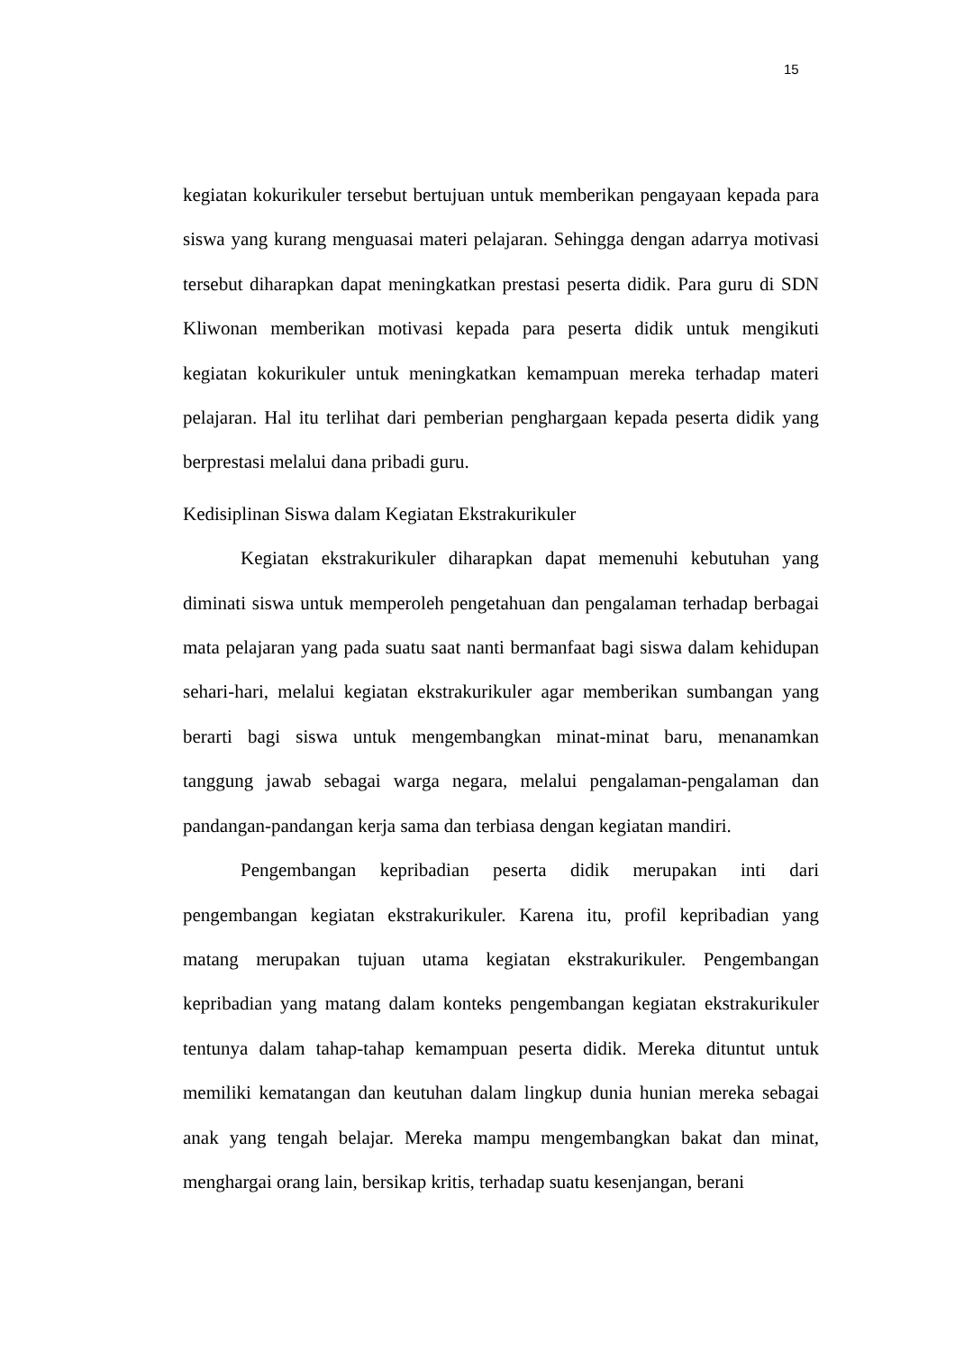15
kegiatan kokurikuler tersebut bertujuan untuk memberikan pengayaan kepada para siswa yang kurang menguasai materi pelajaran. Sehingga dengan adarrya motivasi tersebut diharapkan dapat meningkatkan prestasi peserta didik. Para guru di SDN Kliwonan memberikan motivasi kepada para peserta didik untuk mengikuti kegiatan kokurikuler untuk meningkatkan kemampuan mereka terhadap materi pelajaran. Hal itu terlihat dari pemberian penghargaan kepada peserta didik yang berprestasi melalui dana pribadi guru.
Kedisiplinan Siswa dalam Kegiatan Ekstrakurikuler
Kegiatan ekstrakurikuler diharapkan dapat memenuhi kebutuhan yang diminati siswa untuk memperoleh pengetahuan dan pengalaman terhadap berbagai mata pelajaran yang pada suatu saat nanti bermanfaat bagi siswa dalam kehidupan sehari-hari, melalui kegiatan ekstrakurikuler agar memberikan sumbangan yang berarti bagi siswa untuk mengembangkan minat-minat baru, menanamkan tanggung jawab sebagai warga negara, melalui pengalaman-pengalaman dan pandangan-pandangan kerja sama dan terbiasa dengan kegiatan mandiri.
Pengembangan kepribadian peserta didik merupakan inti dari pengembangan kegiatan ekstrakurikuler. Karena itu, profil kepribadian yang matang merupakan tujuan utama kegiatan ekstrakurikuler. Pengembangan kepribadian yang matang dalam konteks pengembangan kegiatan ekstrakurikuler tentunya dalam tahap-tahap kemampuan peserta didik. Mereka dituntut untuk memiliki kematangan dan keutuhan dalam lingkup dunia hunian mereka sebagai anak yang tengah belajar. Mereka mampu mengembangkan bakat dan minat, menghargai orang lain, bersikap kritis, terhadap suatu kesenjangan, berani